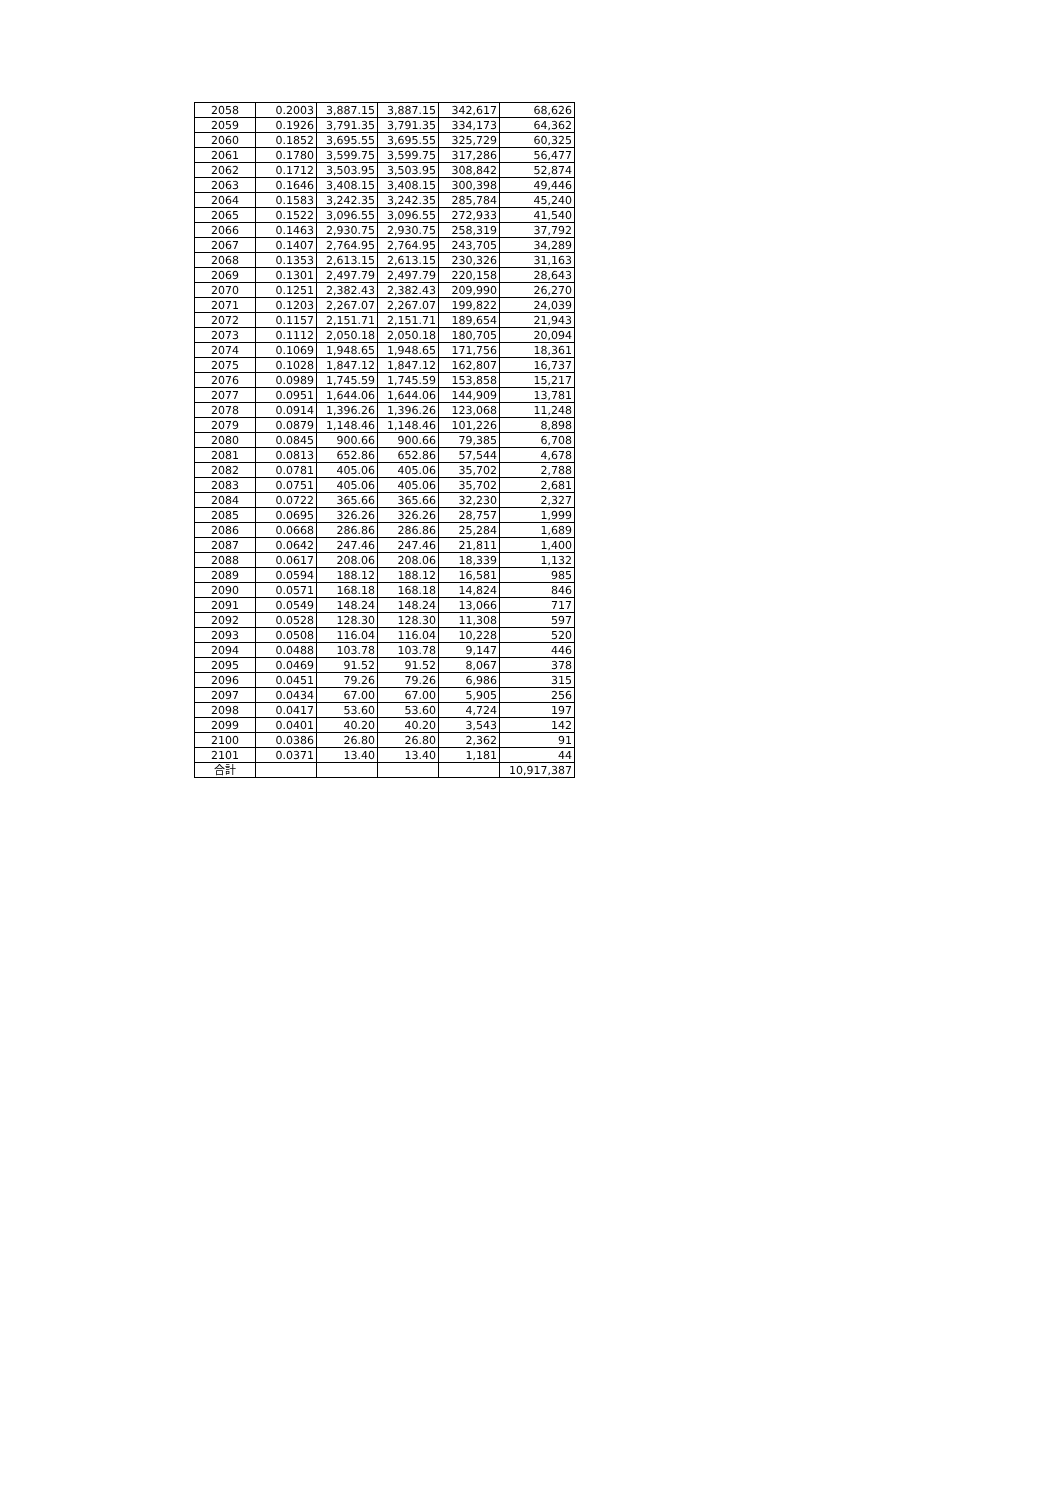| 2058 | 0.2003 | 3,887.15 | 3,887.15 | 342,617 | 68,626 |
| 2059 | 0.1926 | 3,791.35 | 3,791.35 | 334,173 | 64,362 |
| 2060 | 0.1852 | 3,695.55 | 3,695.55 | 325,729 | 60,325 |
| 2061 | 0.1780 | 3,599.75 | 3,599.75 | 317,286 | 56,477 |
| 2062 | 0.1712 | 3,503.95 | 3,503.95 | 308,842 | 52,874 |
| 2063 | 0.1646 | 3,408.15 | 3,408.15 | 300,398 | 49,446 |
| 2064 | 0.1583 | 3,242.35 | 3,242.35 | 285,784 | 45,240 |
| 2065 | 0.1522 | 3,096.55 | 3,096.55 | 272,933 | 41,540 |
| 2066 | 0.1463 | 2,930.75 | 2,930.75 | 258,319 | 37,792 |
| 2067 | 0.1407 | 2,764.95 | 2,764.95 | 243,705 | 34,289 |
| 2068 | 0.1353 | 2,613.15 | 2,613.15 | 230,326 | 31,163 |
| 2069 | 0.1301 | 2,497.79 | 2,497.79 | 220,158 | 28,643 |
| 2070 | 0.1251 | 2,382.43 | 2,382.43 | 209,990 | 26,270 |
| 2071 | 0.1203 | 2,267.07 | 2,267.07 | 199,822 | 24,039 |
| 2072 | 0.1157 | 2,151.71 | 2,151.71 | 189,654 | 21,943 |
| 2073 | 0.1112 | 2,050.18 | 2,050.18 | 180,705 | 20,094 |
| 2074 | 0.1069 | 1,948.65 | 1,948.65 | 171,756 | 18,361 |
| 2075 | 0.1028 | 1,847.12 | 1,847.12 | 162,807 | 16,737 |
| 2076 | 0.0989 | 1,745.59 | 1,745.59 | 153,858 | 15,217 |
| 2077 | 0.0951 | 1,644.06 | 1,644.06 | 144,909 | 13,781 |
| 2078 | 0.0914 | 1,396.26 | 1,396.26 | 123,068 | 11,248 |
| 2079 | 0.0879 | 1,148.46 | 1,148.46 | 101,226 | 8,898 |
| 2080 | 0.0845 | 900.66 | 900.66 | 79,385 | 6,708 |
| 2081 | 0.0813 | 652.86 | 652.86 | 57,544 | 4,678 |
| 2082 | 0.0781 | 405.06 | 405.06 | 35,702 | 2,788 |
| 2083 | 0.0751 | 405.06 | 405.06 | 35,702 | 2,681 |
| 2084 | 0.0722 | 365.66 | 365.66 | 32,230 | 2,327 |
| 2085 | 0.0695 | 326.26 | 326.26 | 28,757 | 1,999 |
| 2086 | 0.0668 | 286.86 | 286.86 | 25,284 | 1,689 |
| 2087 | 0.0642 | 247.46 | 247.46 | 21,811 | 1,400 |
| 2088 | 0.0617 | 208.06 | 208.06 | 18,339 | 1,132 |
| 2089 | 0.0594 | 188.12 | 188.12 | 16,581 | 985 |
| 2090 | 0.0571 | 168.18 | 168.18 | 14,824 | 846 |
| 2091 | 0.0549 | 148.24 | 148.24 | 13,066 | 717 |
| 2092 | 0.0528 | 128.30 | 128.30 | 11,308 | 597 |
| 2093 | 0.0508 | 116.04 | 116.04 | 10,228 | 520 |
| 2094 | 0.0488 | 103.78 | 103.78 | 9,147 | 446 |
| 2095 | 0.0469 | 91.52 | 91.52 | 8,067 | 378 |
| 2096 | 0.0451 | 79.26 | 79.26 | 6,986 | 315 |
| 2097 | 0.0434 | 67.00 | 67.00 | 5,905 | 256 |
| 2098 | 0.0417 | 53.60 | 53.60 | 4,724 | 197 |
| 2099 | 0.0401 | 40.20 | 40.20 | 3,543 | 142 |
| 2100 | 0.0386 | 26.80 | 26.80 | 2,362 | 91 |
| 2101 | 0.0371 | 13.40 | 13.40 | 1,181 | 44 |
| 合計 | | | | | 10,917,387 |